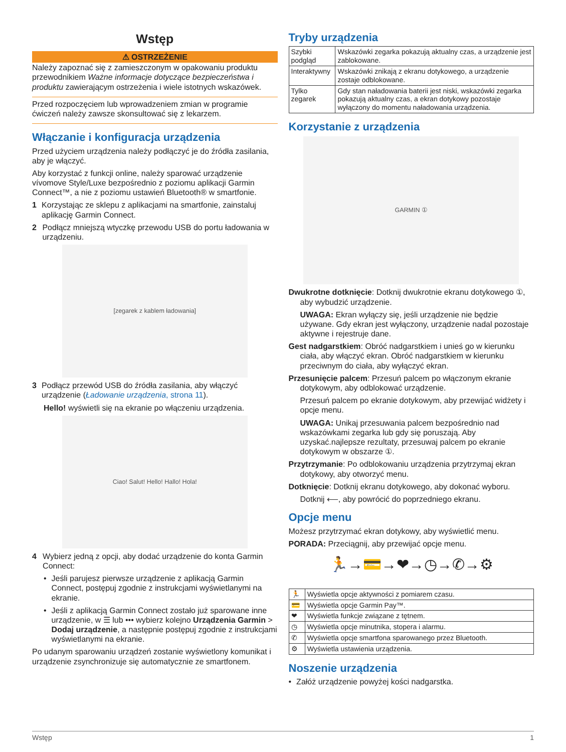Wstęp
⚠ OSTRZEŻENIE
Należy zapoznać się z zamieszczonym w opakowaniu produktu przewodnikiem Ważne informacje dotyczące bezpieczeństwa i produktu zawierającym ostrzeżenia i wiele istotnych wskazówek.
Przed rozpoczęciem lub wprowadzeniem zmian w programie ćwiczeń należy zawsze skonsultować się z lekarzem.
Włączanie i konfiguracja urządzenia
Przed użyciem urządzenia należy podłączyć je do źródła zasilania, aby je włączyć.
Aby korzystać z funkcji online, należy sparować urządzenie vívomove Style/Luxe bezpośrednio z poziomu aplikacji Garmin Connect™, a nie z poziomu ustawień Bluetooth® w smartfonie.
1 Korzystając ze sklepu z aplikacjami na smartfonie, zainstaluj aplikację Garmin Connect.
2 Podłącz mniejszą wtyczkę przewodu USB do portu ładowania w urządzeniu.
[zegarek z kablem ładowania]
3 Podłącz przewód USB do źródła zasilania, aby włączyć urządzenie (Ładowanie urządzenia, strona 11).
Hello! wyświetli się na ekranie po włączeniu urządzenia.
Ciao! Salut! Hello! Hallo! Hola!
4 Wybierz jedną z opcji, aby dodać urządzenie do konta Garmin Connect:
• Jeśli parujesz pierwsze urządzenie z aplikacją Garmin Connect, postępuj zgodnie z instrukcjami wyświetlanymi na ekranie.
• Jeśli z aplikacją Garmin Connect zostało już sparowane inne urządzenie, w ☰ lub ••• wybierz kolejno Urządzenia Garmin > Dodaj urządzenie, a następnie postępuj zgodnie z instrukcjami wyświetlanymi na ekranie.
Po udanym sparowaniu urządzeń zostanie wyświetlony komunikat i urządzenie zsynchronizuje się automatycznie ze smartfonem.
Tryby urządzenia
| Szybki podgląd | Wskazówki zegarka pokazują aktualny czas, a urządzenie jest zablokowane. |
| Interaktywny | Wskazówki znikają z ekranu dotykowego, a urządzenie zostaje odblokowane. |
| Tylko zegarek | Gdy stan naładowania baterii jest niski, wskazówki zegarka pokazują aktualny czas, a ekran dotykowy pozostaje wyłączony do momentu naładowania urządzenia. |
Korzystanie z urządzenia
GARMIN ①
Dwukrotne dotknięcie: Dotknij dwukrotnie ekranu dotykowego ①, aby wybudzić urządzenie.
UWAGA: Ekran wyłączy się, jeśli urządzenie nie będzie używane. Gdy ekran jest wyłączony, urządzenie nadal pozostaje aktywne i rejestruje dane.
Gest nadgarstkiem: Obróć nadgarstkiem i unieś go w kierunku ciała, aby włączyć ekran. Obróć nadgarstkiem w kierunku przeciwnym do ciała, aby wyłączyć ekran.
Przesunięcie palcem: Przesuń palcem po włączonym ekranie dotykowym, aby odblokować urządzenie.
Przesuń palcem po ekranie dotykowym, aby przewijać widżety i opcje menu.
UWAGA: Unikaj przesuwania palcem bezpośrednio nad wskazówkami zegarka lub gdy się poruszają. Aby uzyskać.najlepsze rezultaty, przesuwaj palcem po ekranie dotykowym w obszarze ①.
Przytrzymanie: Po odblokowaniu urządzenia przytrzymaj ekran dotykowy, aby otworzyć menu.
Dotknięcie: Dotknij ekranu dotykowego, aby dokonać wyboru.
Dotknij ⟵, aby powrócić do poprzedniego ekranu.
Opcje menu
Możesz przytrzymać ekran dotykowy, aby wyświetlić menu.
PORADA: Przeciągnij, aby przewijać opcje menu.
🏃→💳→❤→◷→✆→⚙
| 🏃 | Wyświetla opcje aktywności z pomiarem czasu. |
| 💳 | Wyświetla opcje Garmin Pay™. |
| ❤ | Wyświetla funkcje związane z tętnem. |
| ◷ | Wyświetla opcje minutnika, stopera i alarmu. |
| ✆ | Wyświetla opcje smartfona sparowanego przez Bluetooth. |
| ⚙ | Wyświetla ustawienia urządzenia. |
Noszenie urządzenia
• Załóż urządzenie powyżej kości nadgarstka.
Wstęp 1